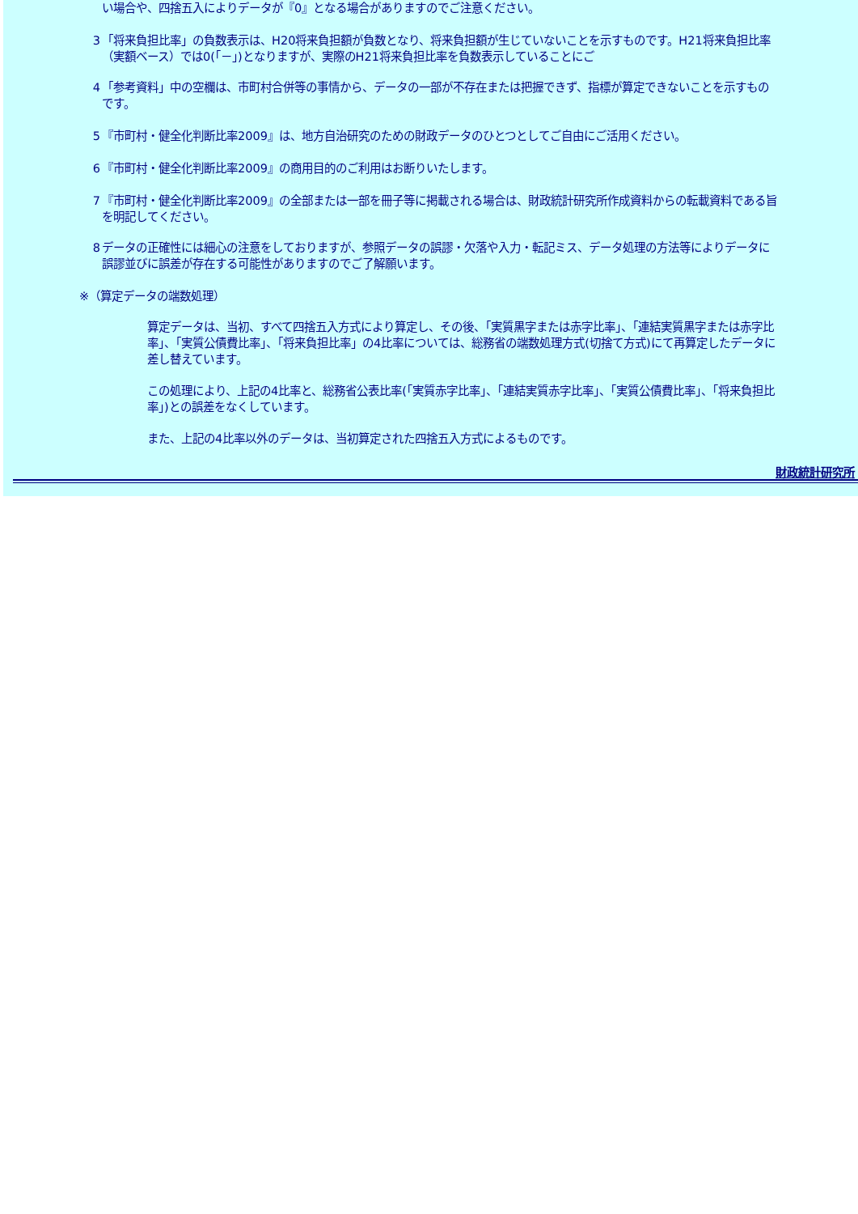い場合や、四捨五入によりデータが『0』となる場合がありますのでご注意ください。
3 「将来負担比率」の負数表示は、H20将来負担額が負数となり、将来負担額が生じていないことを示すものです。H21将来負担比率（実額ベース）では0(｢－｣)となりますが、実際のH21将来負担比率を負数表示していることにご
4 「参考資料」中の空欄は、市町村合併等の事情から、データの一部が不存在または把握できず、指標が算定できないことを示すものです。
5 『市町村・健全化判断比率2009』は、地方自治研究のための財政データのひとつとしてご自由にご活用ください。
6 『市町村・健全化判断比率2009』の商用目的のご利用はお断りいたします。
7 『市町村・健全化判断比率2009』の全部または一部を冊子等に掲載される場合は、財政統計研究所作成資料からの転載資料である旨を明記してください。
8 データの正確性には細心の注意をしておりますが、参照データの誤謬・欠落や入力・転記ミス、データ処理の方法等によりデータに誤謬並びに誤差が存在する可能性がありますのでご了解願います。
※（算定データの端数処理）
算定データは、当初、すべて四捨五入方式により算定し、その後、「実質黒字または赤字比率」、「連結実質黒字または赤字比率」、「実質公債費比率」、「将来負担比率」の4比率については、総務省の端数処理方式(切捨て方式)にて再算定したデータに差し替えています。
この処理により、上記の4比率と、総務省公表比率(｢実質赤字比率」、｢連結実質赤字比率」、｢実質公債費比率」、｢将来負担比率」)との誤差をなくしています。
また、上記の4比率以外のデータは、当初算定された四捨五入方式によるものです。
財政統計研究所